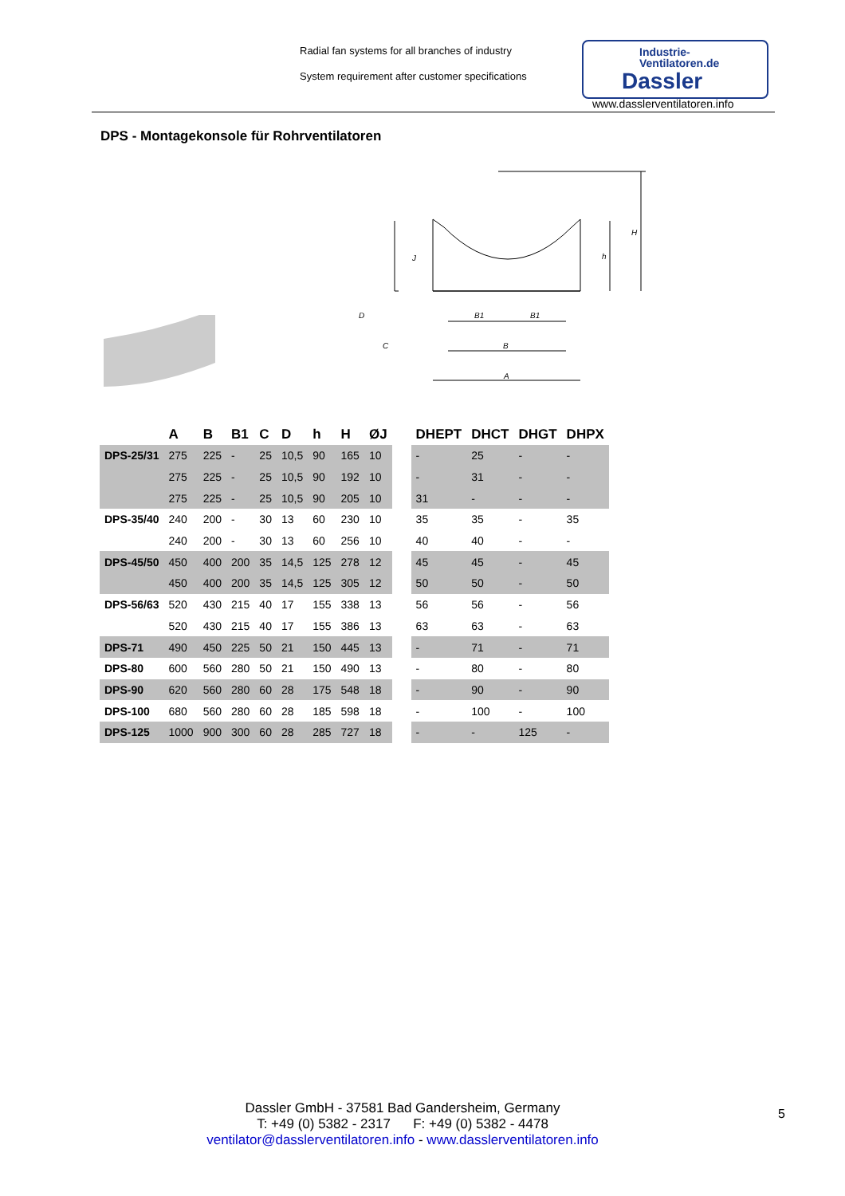Radial fan systems for all branches of industry
System requirement after customer specifications
Industrie-
Ventilatoren.de
Dassler
www.dasslerventilatoren.info
DPS - Montagekonsole für Rohrventilatoren
B1
B1
B
A
D
C
J
h
H
| | A | B | B1 | C | D | h | H | ØJ | | DHEPT | DHCT | DHGT | DHPX |
| --- | --- | --- | --- | --- | --- | --- | --- | --- | --- | --- | --- | --- | --- |
| DPS-25/31 | 275 | 225 | - | 25 | 10,5 | 90 | 165 | 10 | | - | 25 | - | - |
| | 275 | 225 | - | 25 | 10,5 | 90 | 192 | 10 | | - | 31 | - | - |
| | 275 | 225 | - | 25 | 10,5 | 90 | 205 | 10 | | 31 | - | - | - |
| DPS-35/40 | 240 | 200 | - | 30 | 13 | 60 | 230 | 10 | | 35 | 35 | - | 35 |
| | 240 | 200 | - | 30 | 13 | 60 | 256 | 10 | | 40 | 40 | - | - |
| DPS-45/50 | 450 | 400 | 200 | 35 | 14,5 | 125 | 278 | 12 | | 45 | 45 | - | 45 |
| | 450 | 400 | 200 | 35 | 14,5 | 125 | 305 | 12 | | 50 | 50 | - | 50 |
| DPS-56/63 | 520 | 430 | 215 | 40 | 17 | 155 | 338 | 13 | | 56 | 56 | - | 56 |
| | 520 | 430 | 215 | 40 | 17 | 155 | 386 | 13 | | 63 | 63 | - | 63 |
| DPS-71 | 490 | 450 | 225 | 50 | 21 | 150 | 445 | 13 | | - | 71 | - | 71 |
| DPS-80 | 600 | 560 | 280 | 50 | 21 | 150 | 490 | 13 | | - | 80 | - | 80 |
| DPS-90 | 620 | 560 | 280 | 60 | 28 | 175 | 548 | 18 | | - | 90 | - | 90 |
| DPS-100 | 680 | 560 | 280 | 60 | 28 | 185 | 598 | 18 | | - | 100 | - | 100 |
| DPS-125 | 1000 | 900 | 300 | 60 | 28 | 285 | 727 | 18 | | - | - | 125 | - |
Dassler GmbH - 37581 Bad Gandersheim, Germany
T: +49 (0) 5382 - 2317 F: +49 (0) 5382 - 4478
ventilator@dasslerventilatoren.info - www.dasslerventilatoren.info
5